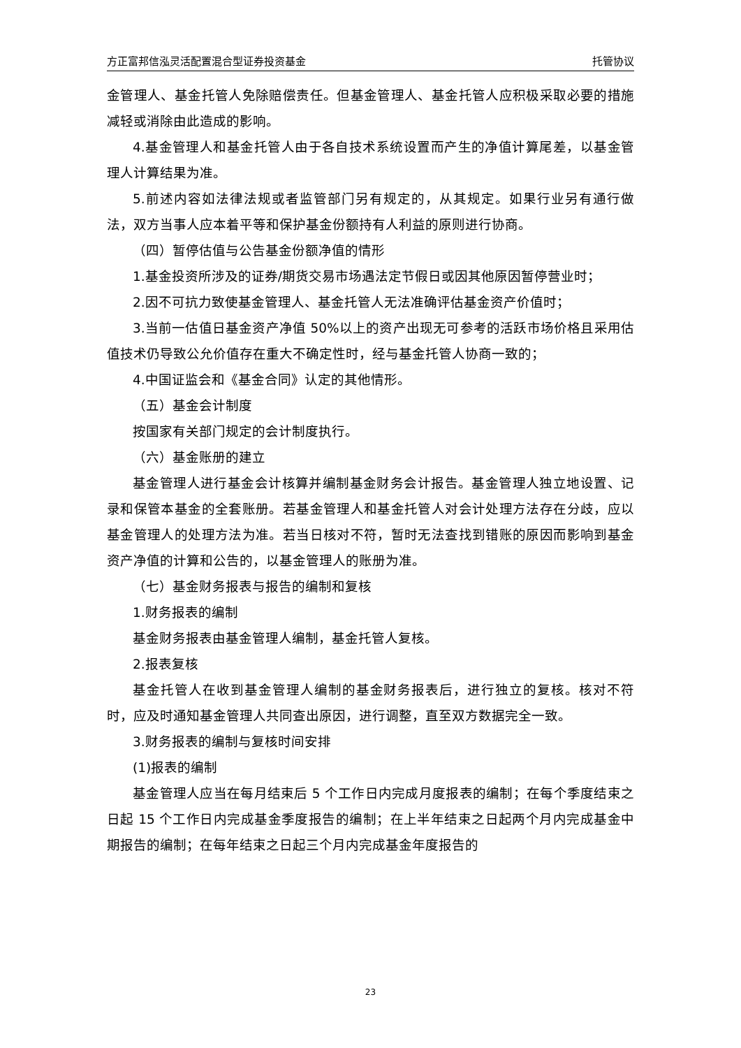方正富邦信泓灵活配置混合型证券投资基金 托管协议
金管理人、基金托管人免除赔偿责任。但基金管理人、基金托管人应积极采取必要的措施减轻或消除由此造成的影响。
4.基金管理人和基金托管人由于各自技术系统设置而产生的净值计算尾差，以基金管理人计算结果为准。
5.前述内容如法律法规或者监管部门另有规定的，从其规定。如果行业另有通行做法，双方当事人应本着平等和保护基金份额持有人利益的原则进行协商。
（四）暂停估值与公告基金份额净值的情形
1.基金投资所涉及的证券/期货交易市场遇法定节假日或因其他原因暂停营业时；
2.因不可抗力致使基金管理人、基金托管人无法准确评估基金资产价值时；
3.当前一估值日基金资产净值 50%以上的资产出现无可参考的活跃市场价格且采用估值技术仍导致公允价值存在重大不确定性时，经与基金托管人协商一致的；
4.中国证监会和《基金合同》认定的其他情形。
（五）基金会计制度
按国家有关部门规定的会计制度执行。
（六）基金账册的建立
基金管理人进行基金会计核算并编制基金财务会计报告。基金管理人独立地设置、记录和保管本基金的全套账册。若基金管理人和基金托管人对会计处理方法存在分歧，应以基金管理人的处理方法为准。若当日核对不符，暂时无法查找到错账的原因而影响到基金资产净值的计算和公告的，以基金管理人的账册为准。
（七）基金财务报表与报告的编制和复核
1.财务报表的编制
基金财务报表由基金管理人编制，基金托管人复核。
2.报表复核
基金托管人在收到基金管理人编制的基金财务报表后，进行独立的复核。核对不符时，应及时通知基金管理人共同查出原因，进行调整，直至双方数据完全一致。
3.财务报表的编制与复核时间安排
(1)报表的编制
基金管理人应当在每月结束后 5 个工作日内完成月度报表的编制；在每个季度结束之日起 15 个工作日内完成基金季度报告的编制；在上半年结束之日起两个月内完成基金中期报告的编制；在每年结束之日起三个月内完成基金年度报告的
23